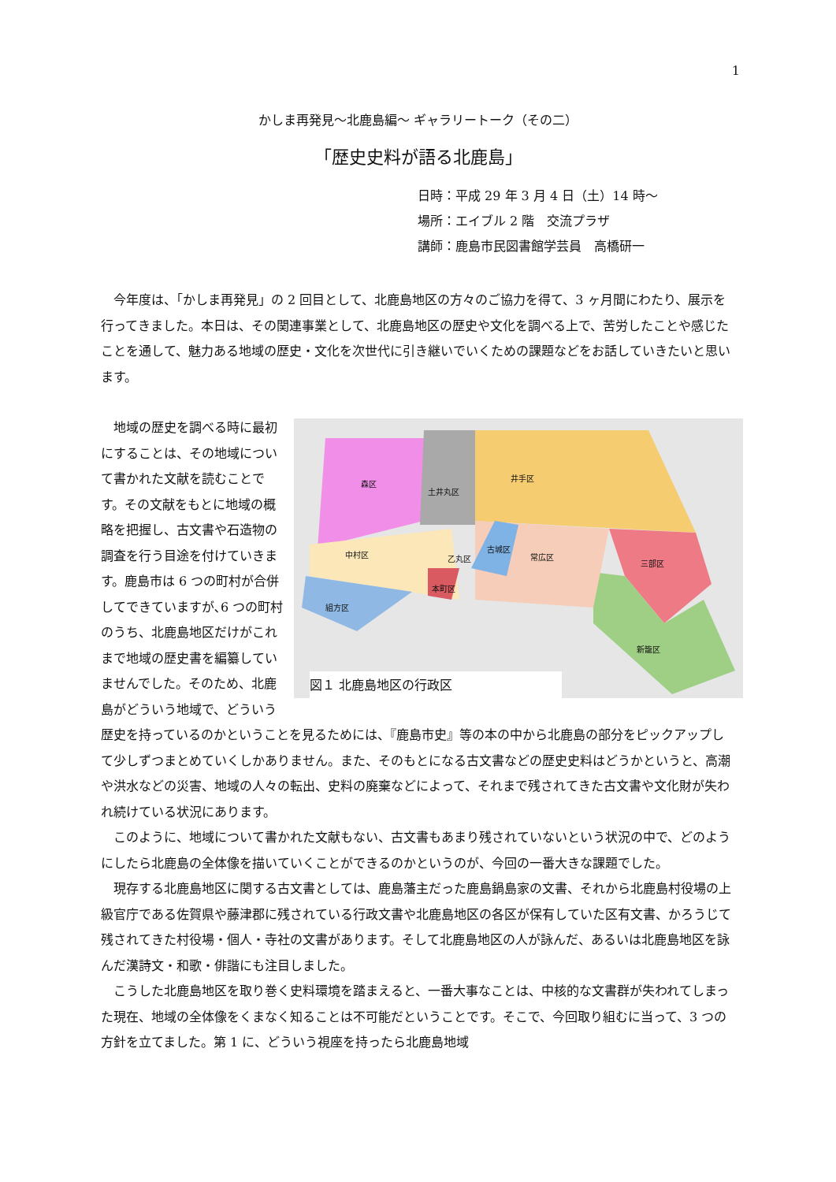1
かしま再発見〜北鹿島編〜 ギャラリートーク（その二）
「歴史史料が語る北鹿島」
日時：平成 29 年 3 月 4 日（土）14 時〜
場所：エイブル 2 階　交流プラザ
講師：鹿島市民図書館学芸員　高橋研一
今年度は、「かしま再発見」の 2 回目として、北鹿島地区の方々のご協力を得て、3 ヶ月間にわたり、展示を行ってきました。本日は、その関連事業として、北鹿島地区の歴史や文化を調べる上で、苦労したことや感じたことを通して、魅力ある地域の歴史・文化を次世代に引き継いでいくための課題などをお話していきたいと思います。
森区
土井丸区
井手区
中村区 乙丸区
古城区
常広区
三部区
本町区
組方区
新籠区
図１ 北鹿島地区の行政区
地域の歴史を調べる時に最初にすることは、その地域について書かれた文献を読むことです。その文献をもとに地域の概略を把握し、古文書や石造物の調査を行う目途を付けていきます。鹿島市は 6 つの町村が合併してできていますが､6 つの町村のうち、北鹿島地区だけがこれまで地域の歴史書を編纂していませんでした。そのため、北鹿島がどういう地域で、どういう歴史を持っているのかということを見るためには、『鹿島市史』等の本の中から北鹿島の部分をピックアップして少しずつまとめていくしかありません。また、そのもとになる古文書などの歴史史料はどうかというと、高潮や洪水などの災害、地域の人々の転出、史料の廃棄などによって、それまで残されてきた古文書や文化財が失われ続けている状況にあります。
このように、地域について書かれた文献もない、古文書もあまり残されていないという状況の中で、どのようにしたら北鹿島の全体像を描いていくことができるのかというのが、今回の一番大きな課題でした。
現存する北鹿島地区に関する古文書としては、鹿島藩主だった鹿島鍋島家の文書、それから北鹿島村役場の上級官庁である佐賀県や藤津郡に残されている行政文書や北鹿島地区の各区が保有していた区有文書、かろうじて残されてきた村役場・個人・寺社の文書があります。そして北鹿島地区の人が詠んだ、あるいは北鹿島地区を詠んだ漢詩文・和歌・俳諧にも注目しました。
こうした北鹿島地区を取り巻く史料環境を踏まえると、一番大事なことは、中核的な文書群が失われてしまった現在、地域の全体像をくまなく知ることは不可能だということです。そこで、今回取り組むに当って、3 つの方針を立てました。第 1 に、どういう視座を持ったら北鹿島地域